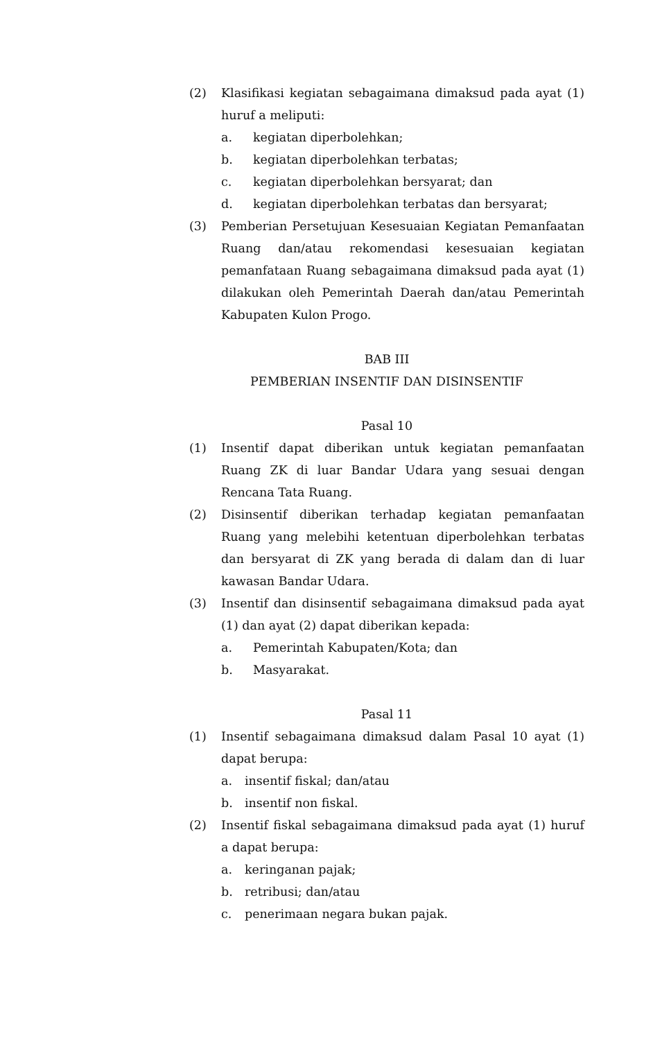(2) Klasifikasi kegiatan sebagaimana dimaksud pada ayat (1) huruf a meliputi:
a. kegiatan diperbolehkan;
b. kegiatan diperbolehkan terbatas;
c. kegiatan diperbolehkan bersyarat; dan
d. kegiatan diperbolehkan terbatas dan bersyarat;
(3) Pemberian Persetujuan Kesesuaian Kegiatan Pemanfaatan Ruang dan/atau rekomendasi kesesuaian kegiatan pemanfataan Ruang sebagaimana dimaksud pada ayat (1) dilakukan oleh Pemerintah Daerah dan/atau Pemerintah Kabupaten Kulon Progo.
BAB III
PEMBERIAN INSENTIF DAN DISINSENTIF
Pasal 10
(1) Insentif dapat diberikan untuk kegiatan pemanfaatan Ruang ZK di luar Bandar Udara yang sesuai dengan Rencana Tata Ruang.
(2) Disinsentif diberikan terhadap kegiatan pemanfaatan Ruang yang melebihi ketentuan diperbolehkan terbatas dan bersyarat di ZK yang berada di dalam dan di luar kawasan Bandar Udara.
(3) Insentif dan disinsentif sebagaimana dimaksud pada ayat (1) dan ayat (2) dapat diberikan kepada:
a. Pemerintah Kabupaten/Kota; dan
b. Masyarakat.
Pasal 11
(1) Insentif sebagaimana dimaksud dalam Pasal 10 ayat (1) dapat berupa:
a. insentif fiskal; dan/atau
b. insentif non fiskal.
(2) Insentif fiskal sebagaimana dimaksud pada ayat (1) huruf a dapat berupa:
a. keringanan pajak;
b. retribusi; dan/atau
c. penerimaan negara bukan pajak.